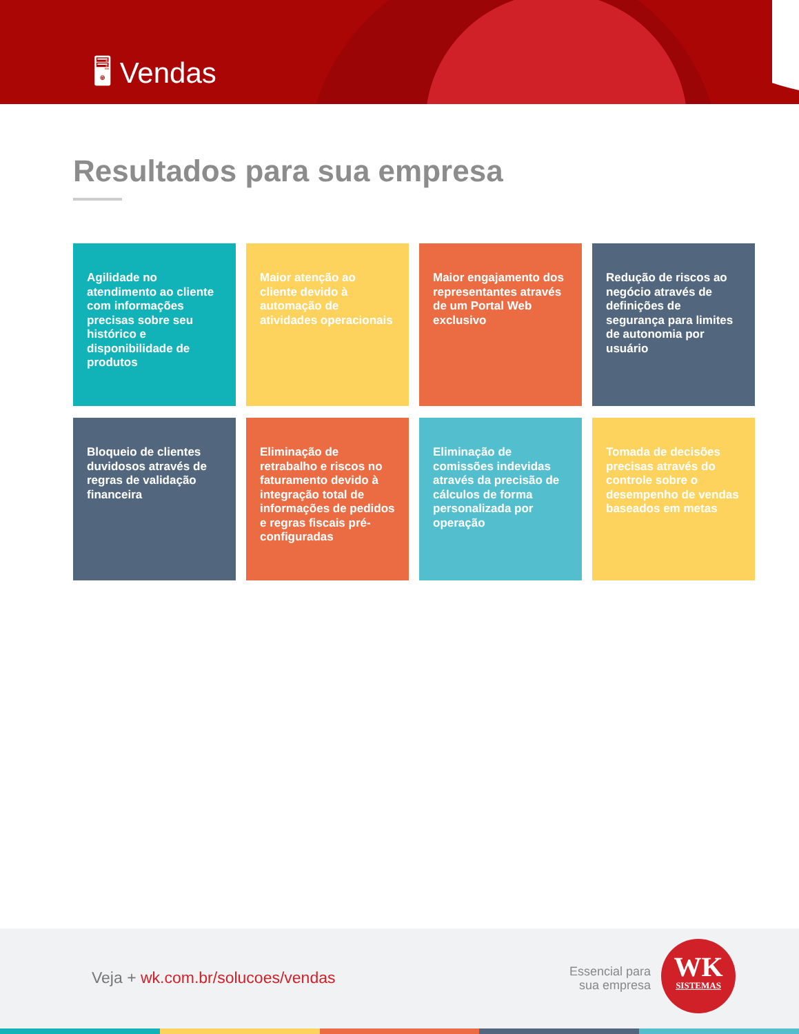🖥 Vendas
Resultados para sua empresa
Agilidade no atendimento ao cliente com informações precisas sobre seu histórico e disponibilidade de produtos
Maior atenção ao cliente devido à automação de atividades operacionais
Maior engajamento dos representantes através de um Portal Web exclusivo
Redução de riscos ao negócio através de definições de segurança para limites de autonomia por usuário
Bloqueio de clientes duvidosos através de regras de validação financeira
Eliminação de retrabalho e riscos no faturamento devido à integração total de informações de pedidos e regras fiscais pré-configuradas
Eliminação de comissões indevidas através da precisão de cálculos de forma personalizada por operação
Tomada de decisões precisas através do controle sobre o desempenho de vendas baseados em metas
Veja + wk.com.br/solucoes/vendas
Essencial para
sua empresa
WK
SISTEMAS